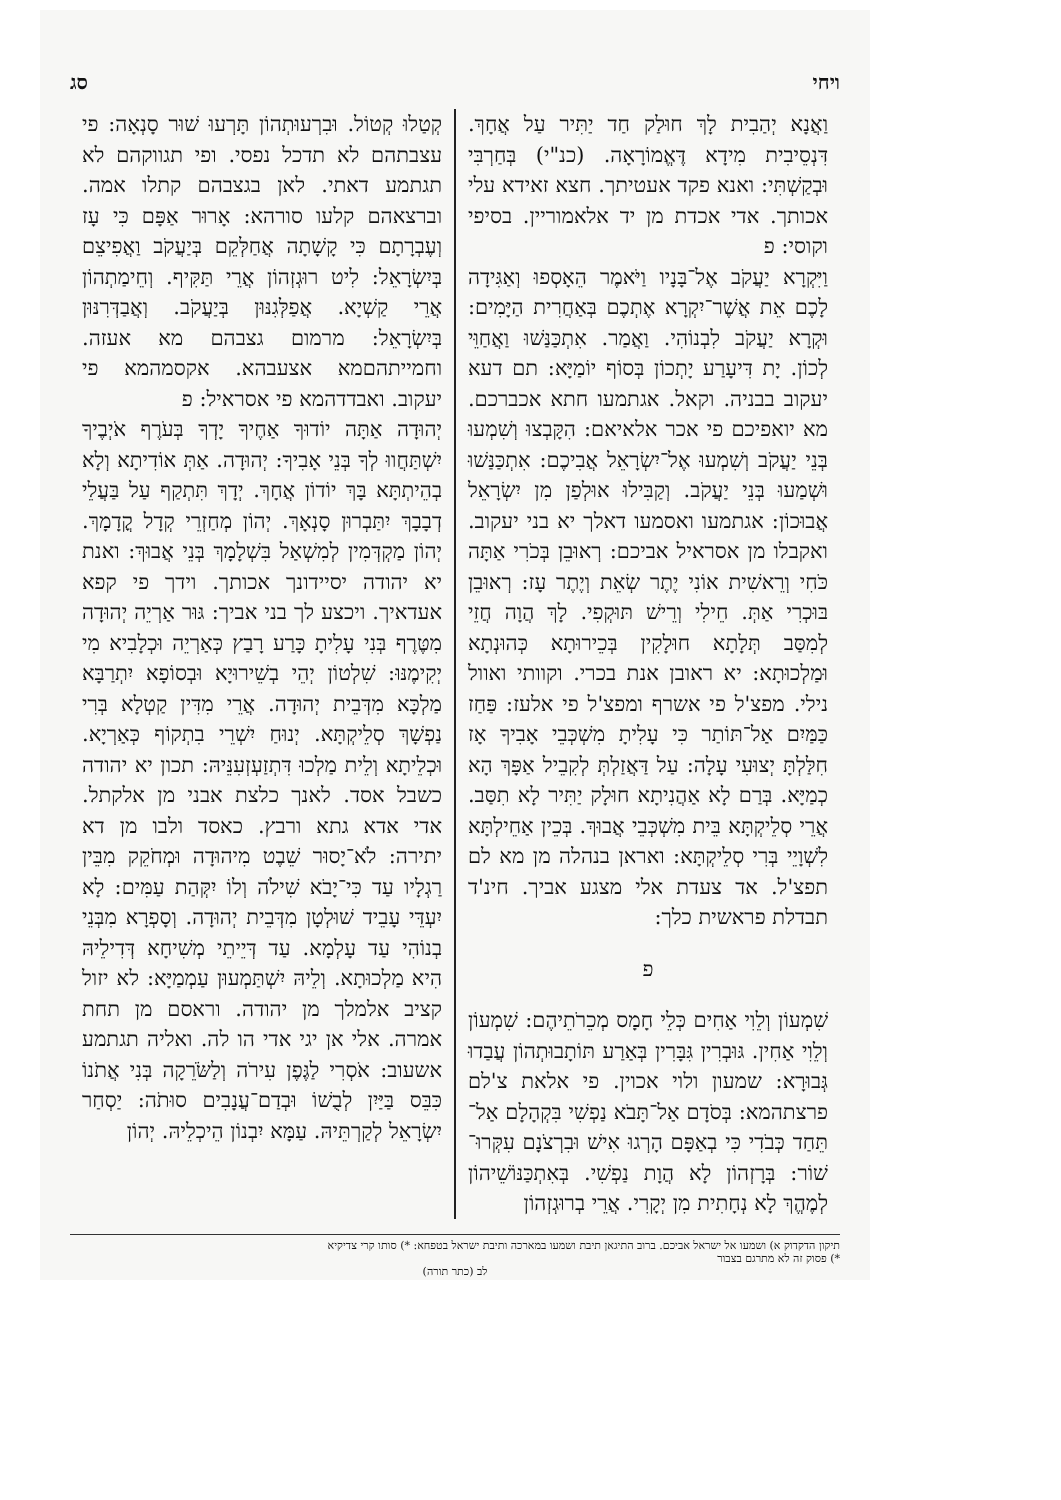ויחי סג
וַאֲנָא יְהַבִית לָךְ חוּלַק חַד יַתִּיר עַל אֲחָךְ. דִּנְסֵיבִית מִידָא דֶּאֱמוֹרָאָה. (כנ"י) בְּחַרְבִּי וּבְקַשְׁתִּי: ואנא פקד אעטיתך. חצא זאידא עלי אכותך. אדי אכדת מן יד אלאמוריין. בסיפי וקוסי: פ
וַיִּקְרָא יַעֲקֹב אֶל־בָּנָיו וַיֹּאמֶר הֵאָסְפוּ וְאַגִּידָה לָכֶם אֵת אֲשֶׁר־יִקְרָא אֶתְכֶם בְּאַחֲרִית הַיָּמִים: וּקְרָא יַעֲקֹב לִבְנוֹהִי. וַאֲמַר. אִתְכַּנַּשׁוּ וַאֲחַוֵּי לְכוֹן. יָת דִּיעָרַע יָתְכוֹן בְּסוֹף יוֹמַיָּא: תם דעא יעקוב בבניה. וקאל. אגתמעו חתא אכברכם. מא יואפיכם פי אכר אלאיאם: הִקָּבְצוּ וְשִׁמְעוּ בְּנֵי יַעֲקֹב וְשִׁמְעוּ אֶל־יִשְׂרָאֵל אֲבִיכֶם: אִתְכַּנַּשׁוּ וּשְׁמַעוּ בְּנֵי יַעֲקֹב. וְקַבִּילוּ אוּלְפַן מִן יִשְׂרָאֵל אֲבוּכוֹן: אגתמעו ואסמעו דאלך יא בני יעקוב. ואקבלו מן אסראיל אביכם: רְאוּבֵן בְּכֹרִי אַתָּה כֹּחִי וְרֵאשִׁית אוֹנִי יֶתֶר שְׂאֵת וְיֶתֶר עָז: רְאוּבֵן בּוּכְרִי אַתְּ. חֵילִי וְרֵישׁ תּוּקְפִי. לָךְ הֲוָה חֲזֵי לְמִסַּב תְּלָתָא חוּלָקִין בְּכֵירוּתָא כְּהוּנְתָא וּמַלְכוּתָא: יא ראובן אנת בכרי. וקוותי ואוול נילי. מפצ'ל פי אשרף ומפצ'ל פי אלעז: פַּחַז כַּמַּיִם אַל־תּוֹתַר כִּי עָלִיתָ מִשְׁכְּבֵי אָבִיךָ אָז חִלַּלְתָּ יְצוּעִי עָלָה: עַל דַּאֲזַלְתְּ לְקִבֵיל אַפָּךְ הָא כְמַיָּא. בְּרַם לָא אַהֲנִיתָא חוּלָק יַתִּיר לָא תִסַּב. אֲרֵי סְלֵיקְתָּא בֵּית מִשְׁכְּבֵי אֲבוּךְ. בְּכֵין אַחֵילְתָּא לִשְׁוָיֵי בְּרִי סְלֵיקְתָּא: ואראן בנהלה מן מא לם תפצ'ל. אד צעדת אלי מצגע אביך. חינ'ד תבדלת פראשית כלך:
פ
שִׁמְעוֹן וְלֵוִי אַחִים כְּלֵי חָמָס מְכֵרֹתֵיהֶם: שִׁמְעוֹן וְלֵוִי אַחִין. גּוּבְרִין גִּבָּרִין בְּאַרַע תּוֹתָבוּתְהוֹן עֲבַדוּ גְּבוּרָא: שמעון ולוי אכוין. פי אלאת צ'לם פרצתהמא: בְּסֹדָם אַל־תָּבֹא נַפְשִׁי בִּקְהָלָם אַל־תֵּחַד כְּבֹדִי כִּי בְאַפָּם הָרְגוּ אִישׁ וּבִרְצֹנָם עִקְּרוּ־שׁוֹר: בְּרָזְהוֹן לָא הֲוָת נַפְשִׁי. בְּאִתְכַּנּוֹשֵׁיהוֹן לְמֶהֱךְ לָא נְחָתִית מִן יְקָרִי. אֲרֵי בְרוּגְזְהוֹן
קְטַלוּ קְטוֹל. וּבִרְעוּתְהוֹן תָּרְעוּ שׁוּר סָנְאָה: פי עצבתהם לא תדכל נפסי. ופי תגווקהם לא תגתמע דאתי. לאן בגצבהם קתלו אמה. וברצאהם קלעו סורהא: אָרוּר אַפָּם כִּי עָז וְעֶבְרָתָם כִּי קָשָׁתָה אֲחַלְּקֵם בְּיַעֲקֹב וַאֲפִיצֵם בְּיִשְׂרָאֵל: לִיט רוּגְזְהוֹן אֲרֵי תַּקִּיף. וְחֵימַתְהוֹן אֲרֵי קַשְׁיָא. אֲפַלְּגִנּוּן בְּיַעֲקֹב. וְאֲבַדְּרִנּוּן בְּיִשְׂרָאֵל: מרמום גצבהם מא אעזה. וחמייתהםמא אצעבהא. אקסמהמא פי יעקוב. ואבדדהמא פי אסראיל: פ
יְהוּדָה אַתָּה יוֹדוּךָ אַחֶיךָ יָדְךָ בְּעֹרֶף אֹיְבֶיךָ יִשְׁתַּחֲווּ לְךָ בְּנֵי אָבִיךָ: יְהוּדָה. אַתְּ אוֹדִיתָא וְלָא בְהֵיתְתָּא בָּךְ יוֹדוֹן אֲחָךְ. יְדָךְ תִּתְקַף עַל בַּעֲלֵי דְבָבָךְ יִתַּבְרוּן סָנְאָךְ. יְהוֹן מְחַזְרֵי קְדָל קֳדָמָךְ. יְהוֹן מַקְדְּמִין לְמִשְׁאַל בִּשְׁלָמָךְ בְּנֵי אֲבוּךְ: ואנת יא יהודה יסיידונך אכותך. וידך פי קפא אעדאיך. ויכצע לך בני אביך: גּוּר אַרְיֵה יְהוּדָה מִטֶּרֶף בְּנִי עָלִיתָ כָּרַע רָבַץ כְּאַרְיֵה וּכְלָבִיא מִי יְקִימֶנּוּ: שִׁלְטוֹן יְהֵי בְשֵׁירוּיָא וּבְסוֹפָא יִתְרַבָּא מַלְכָּא מִדְּבֵית יְהוּדָה. אֲרֵי מִדִּין קַטְלָא בְּרִי נַפְשָׁךְ סְלֵיקְתָּא. יְנוּחַ יִשְׁרֵי בִתְקוֹף כְּאַרְיָא. וּכְלֵיתָא וְלֵית מַלְכוּ דִּתְזַעְזְעִנֵּיהּ: תכון יא יהודה כשבל אסד. לאנך כלצת אבני מן אלקתל. אדי אדא גתא ורבץ. כאסד ולבו מן דא יתירה: לֹא־יָסוּר שֵׁבֶט מִיהוּדָה וּמְחֹקֵק מִבֵּין רַגְלָיו עַד כִּי־יָבֹא שִׁילֹה וְלוֹ יִקְּהַת עַמִּים: לָא יִעְדֵּי עָבֵיד שׁוּלְטָן מִדְּבֵית יְהוּדָה. וְסָפְרָא מִבְּנֵי בְנוֹהִי עַד עָלְמָא. עַד דְּיֵיתֵי מְשִׁיחָא דְּדִילֵיהּ הִיא מַלְכוּתָא. וְלֵיהּ יִשְׁתַּמְעוּן עַמְמַיָּא: לא יזול קציב אלמלך מן יהודה. וראסם מן תחת אמרה. אלי אן יגי אדי הו לה. ואליה תגתמע אשעוב: אֹסְרִי לַגֶּפֶן עִירֹה וְלַשֹּׂרֵקָה בְּנִי אֲתֹנוֹ כִּבֵּס בַּיַּיִן לְבֻשׁוֹ וּבְדַם־עֲנָבִים סוּתֹה: יַסְחַר יִשְׂרָאֵל לְקַרְתֵּיהּ. עַמָּא יִבְנוֹן הֵיכְלֵיהּ. יְהוֹן
תיקון הדקדוק א) ושמעו אל ישראל אביכם. ברוב התיגאן תיבת ושמעו במארכה ותיבת ישראל בטפחא: *) סותו קרי צדיקיא
*) פסוק זה לא מתרגם בצבור
לב (כתר תורה)